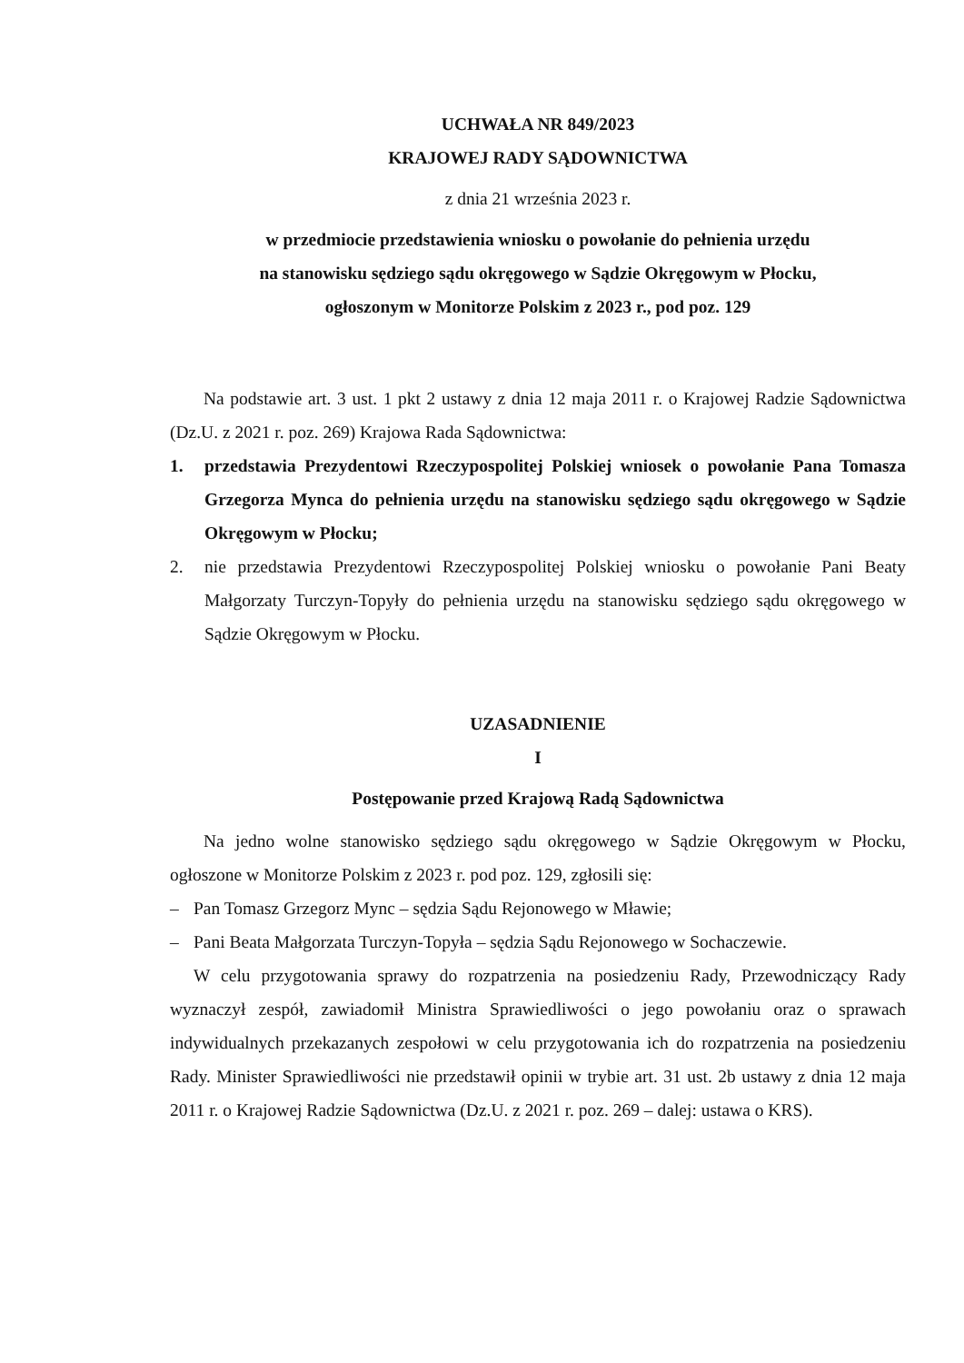UCHWAŁA NR 849/2023
KRAJOWEJ RADY SĄDOWNICTWA
z dnia 21 września 2023 r.
w przedmiocie przedstawienia wniosku o powołanie do pełnienia urzędu
na stanowisku sędziego sądu okręgowego w Sądzie Okręgowym w Płocku,
ogłoszonym w Monitorze Polskim z 2023 r., pod poz. 129
Na podstawie art. 3 ust. 1 pkt 2 ustawy z dnia 12 maja 2011 r. o Krajowej Radzie Sądownictwa (Dz.U. z 2021 r. poz. 269) Krajowa Rada Sądownictwa:
1. przedstawia Prezydentowi Rzeczypospolitej Polskiej wniosek o powołanie Pana Tomasza Grzegorza Mynca do pełnienia urzędu na stanowisku sędziego sądu okręgowego w Sądzie Okręgowym w Płocku;
2. nie przedstawia Prezydentowi Rzeczypospolitej Polskiej wniosku o powołanie Pani Beaty Małgorzaty Turczyn-Topyły do pełnienia urzędu na stanowisku sędziego sądu okręgowego w Sądzie Okręgowym w Płocku.
UZASADNIENIE
I
Postępowanie przed Krajową Radą Sądownictwa
Na jedno wolne stanowisko sędziego sądu okręgowego w Sądzie Okręgowym w Płocku, ogłoszone w Monitorze Polskim z 2023 r. pod poz. 129, zgłosili się:
– Pan Tomasz Grzegorz Mync – sędzia Sądu Rejonowego w Mławie;
– Pani Beata Małgorzata Turczyn-Topyła – sędzia Sądu Rejonowego w Sochaczewie.
W celu przygotowania sprawy do rozpatrzenia na posiedzeniu Rady, Przewodniczący Rady wyznaczył zespół, zawiadomił Ministra Sprawiedliwości o jego powołaniu oraz o sprawach indywidualnych przekazanych zespołowi w celu przygotowania ich do rozpatrzenia na posiedzeniu Rady. Minister Sprawiedliwości nie przedstawił opinii w trybie art. 31 ust. 2b ustawy z dnia 12 maja 2011 r. o Krajowej Radzie Sądownictwa (Dz.U. z 2021 r. poz. 269 – dalej: ustawa o KRS).